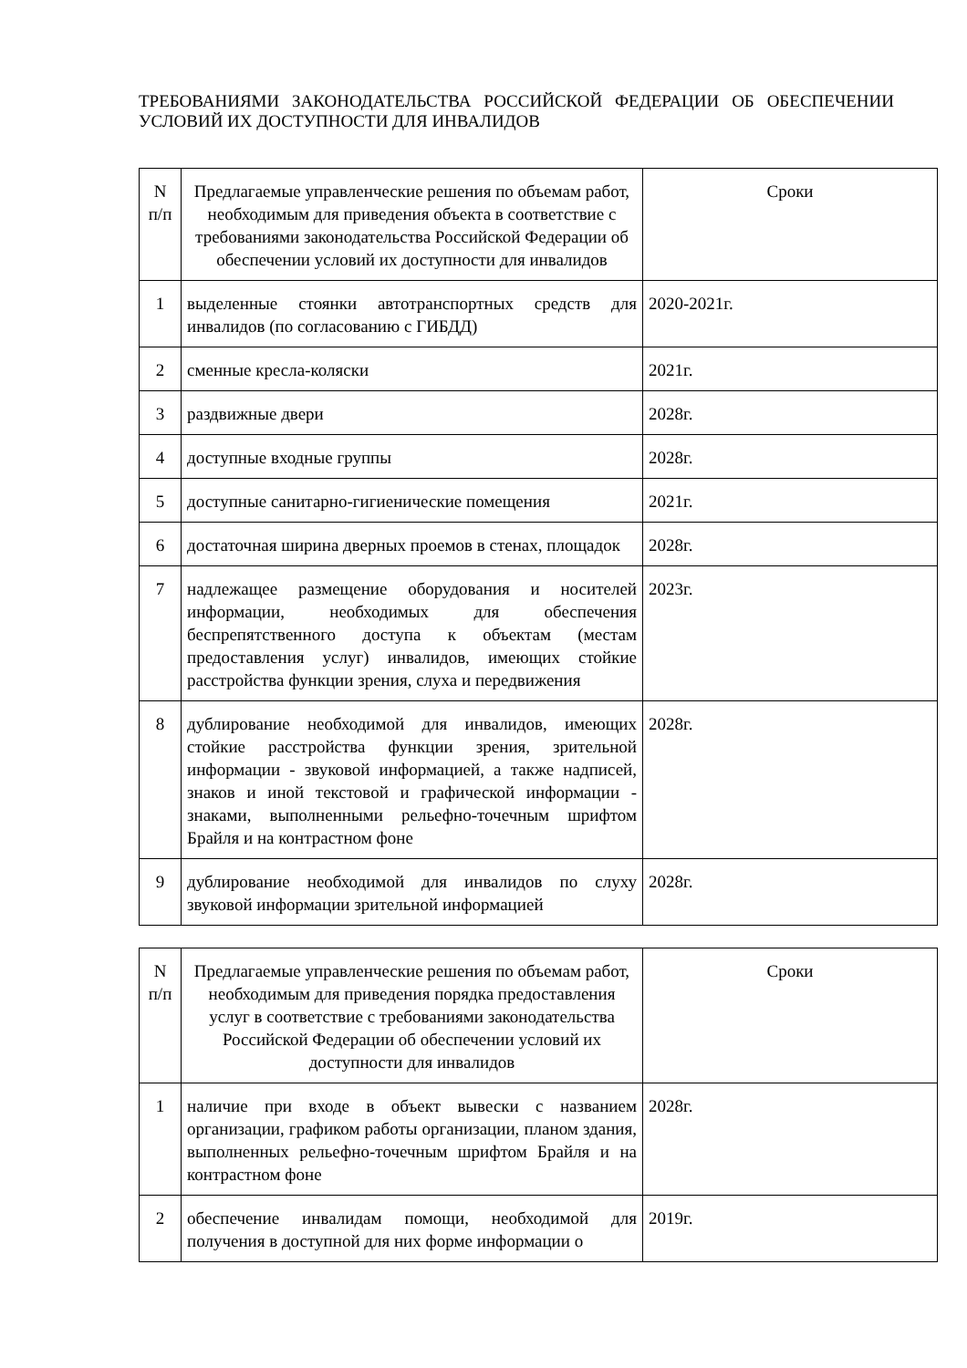ТРЕБОВАНИЯМИ ЗАКОНОДАТЕЛЬСТВА РОССИЙСКОЙ ФЕДЕРАЦИИ ОБ ОБЕСПЕЧЕНИИ УСЛОВИЙ ИХ ДОСТУПНОСТИ ДЛЯ ИНВАЛИДОВ
| N п/п | Предлагаемые управленческие решения по объемам работ, необходимым для приведения объекта в соответствие с требованиями законодательства Российской Федерации об обеспечении условий их доступности для инвалидов | Сроки |
| --- | --- | --- |
| 1 | выделенные стоянки автотранспортных средств для инвалидов (по согласованию с ГИБДД) | 2020-2021г. |
| 2 | сменные кресла-коляски | 2021г. |
| 3 | раздвижные двери | 2028г. |
| 4 | доступные входные группы | 2028г. |
| 5 | доступные санитарно-гигиенические помещения | 2021г. |
| 6 | достаточная ширина дверных проемов в стенах, площадок | 2028г. |
| 7 | надлежащее размещение оборудования и носителей информации, необходимых для обеспечения беспрепятственного доступа к объектам (местам предоставления услуг) инвалидов, имеющих стойкие расстройства функции зрения, слуха и передвижения | 2023г. |
| 8 | дублирование необходимой для инвалидов, имеющих стойкие расстройства функции зрения, зрительной информации - звуковой информацией, а также надписей, знаков и иной текстовой и графической информации - знаками, выполненными рельефно-точечным шрифтом Брайля и на контрастном фоне | 2028г. |
| 9 | дублирование необходимой для инвалидов по слуху звуковой информации зрительной информацией | 2028г. |
| N п/п | Предлагаемые управленческие решения по объемам работ, необходимым для приведения порядка предоставления услуг в соответствие с требованиями законодательства Российской Федерации об обеспечении условий их доступности для инвалидов | Сроки |
| --- | --- | --- |
| 1 | наличие при входе в объект вывески с названием организации, графиком работы организации, планом здания, выполненных рельефно-точечным шрифтом Брайля и на контрастном фоне | 2028г. |
| 2 | обеспечение инвалидам помощи, необходимой для получения в доступной для них форме информации о | 2019г. |